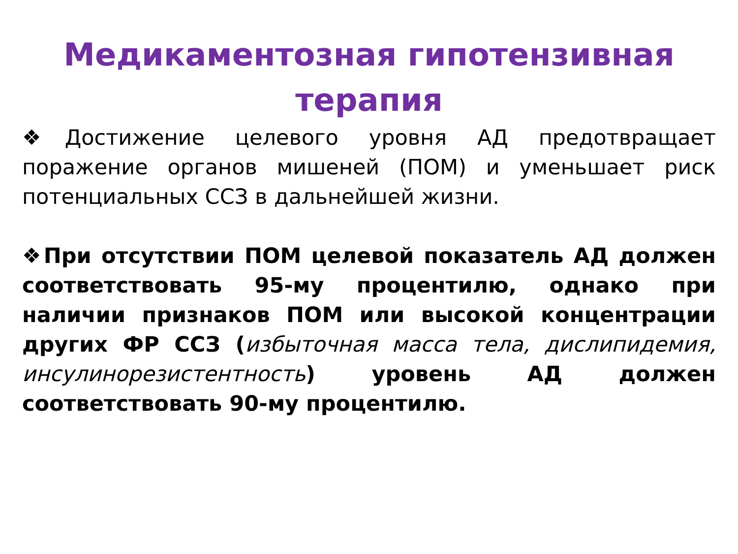Медикаментозная гипотензивная терапия
❖Достижение целевого уровня АД предотвращает поражение органов мишеней (ПОМ) и уменьшает риск потенциальных ССЗ в дальнейшей жизни.
❖При отсутствии ПОМ целевой показатель АД должен соответствовать 95-му процентилю, однако при наличии признаков ПОМ или высокой концентрации других ФР ССЗ (избыточная масса тела, дислипидемия, инсулинорезистентность) уровень АД должен соответствовать 90-му процентилю.